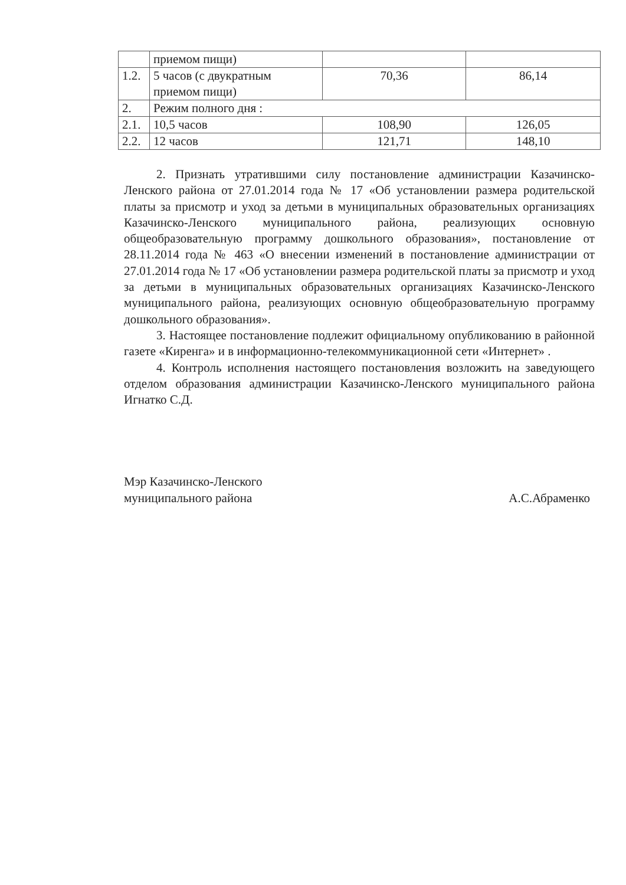| | приемом пищи) | | |
| 1.2. | 5 часов (с двукратным приемом пищи) | 70,36 | 86,14 |
| 2. | Режим полного дня : | | |
| 2.1. | 10,5 часов | 108,90 | 126,05 |
| 2.2. | 12 часов | 121,71 | 148,10 |
2. Признать утратившими силу постановление администрации Казачинско-Ленского района от 27.01.2014 года № 17 «Об установлении размера родительской платы за присмотр и уход за детьми в муниципальных образовательных организациях Казачинско-Ленского муниципального района, реализующих основную общеобразовательную программу дошкольного образования», постановление от 28.11.2014 года № 463 «О внесении изменений в постановление администрации от 27.01.2014 года № 17 «Об установлении размера родительской платы за присмотр и уход за детьми в муниципальных образовательных организациях Казачинско-Ленского муниципального района, реализующих основную общеобразовательную программу дошкольного образования».
3. Настоящее постановление подлежит официальному опубликованию в районной газете «Киренга» и в информационно-телекоммуникационной сети «Интернет» .
4. Контроль исполнения настоящего постановления возложить на заведующего отделом образования администрации Казачинско-Ленского муниципального района Игнатко С.Д.
Мэр Казачинско-Ленского
муниципального района
А.С.Абраменко